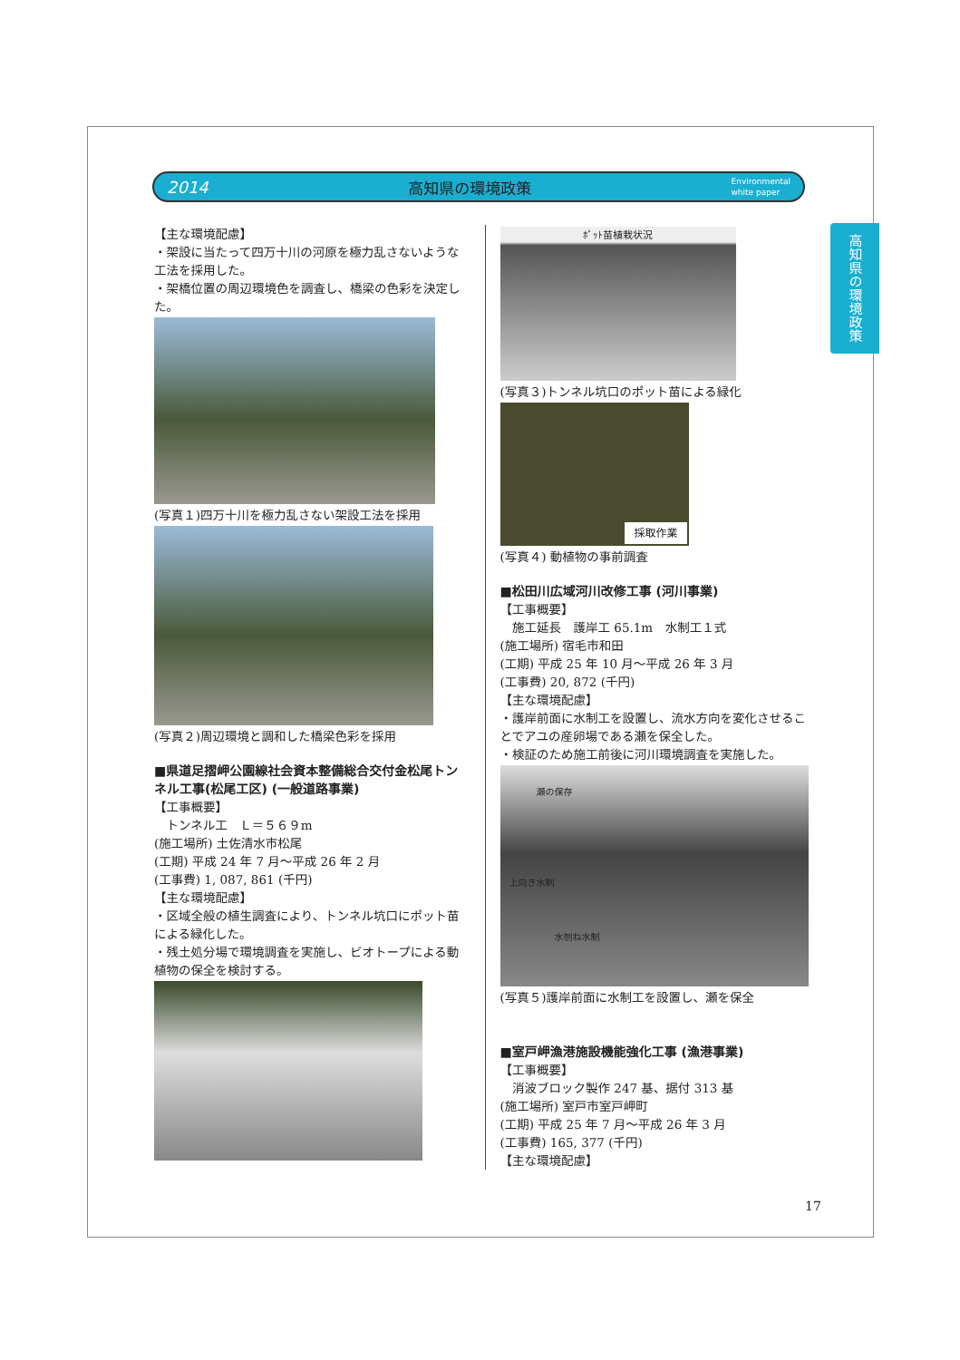2014 高知県の環境政策 Environmental
white paper
高知県の環境政策
【主な環境配慮】
・架設に当たって四万十川の河原を極力乱さないような工法を採用した。
・架橋位置の周辺環境色を調査し、橋梁の色彩を決定した。
(写真１)四万十川を極力乱さない架設工法を採用
(写真２)周辺環境と調和した橋梁色彩を採用
■県道足摺岬公園線社会資本整備総合交付金松尾トンネル工事(松尾工区) (一般道路事業)
【工事概要】
　トンネル工　Ｌ＝５６９m
(施工場所) 土佐清水市松尾
(工期) 平成 24 年 7 月～平成 26 年 2 月
(工事費) 1, 087, 861 (千円)
【主な環境配慮】
・区域全般の植生調査により、トンネル坑口にポット苗による緑化した。
・残土処分場で環境調査を実施し、ビオトープによる動植物の保全を検討する。
ﾎﾟｯﾄ苗植栽状況
(写真３)トンネル坑口のポット苗による緑化
採取作業
(写真４) 動植物の事前調査
■松田川広域河川改修工事 (河川事業)
【工事概要】
　施工延長　護岸工 65.1m　水制工１式
(施工場所) 宿毛市和田
(工期) 平成 25 年 10 月～平成 26 年 3 月
(工事費) 20, 872 (千円)
【主な環境配慮】
・護岸前面に水制工を設置し、流水方向を変化させることでアユの産卵場である瀬を保全した。
・検証のため施工前後に河川環境調査を実施した。
瀬の保存
上向き水制
水刎ね水制
(写真５)護岸前面に水制工を設置し、瀬を保全
■室戸岬漁港施設機能強化工事 (漁港事業)
【工事概要】
　消波ブロック製作 247 基、据付 313 基
(施工場所) 室戸市室戸岬町
(工期) 平成 25 年 7 月～平成 26 年 3 月
(工事費) 165, 377 (千円)
【主な環境配慮】
17